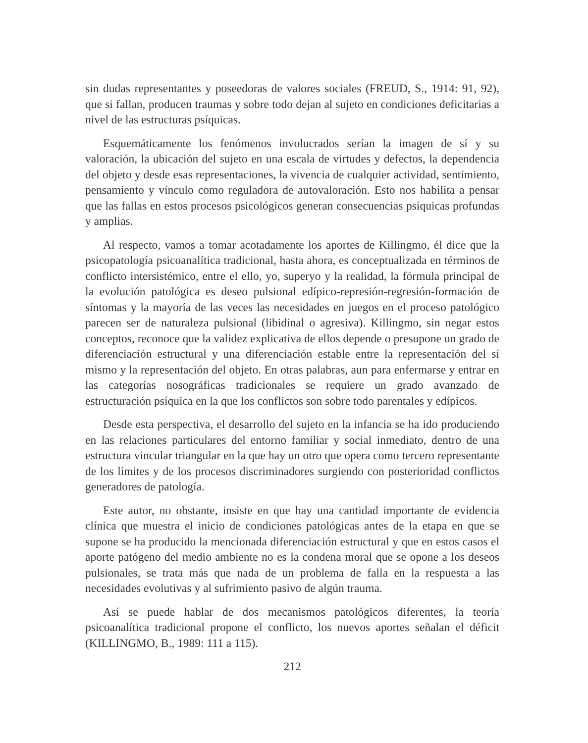sin dudas representantes y poseedoras de valores sociales (FREUD, S., 1914: 91, 92), que si fallan, producen traumas y sobre todo dejan al sujeto en condiciones deficitarias a nivel de las estructuras psíquicas.
Esquemáticamente los fenómenos involucrados serían la imagen de sí y su valoración, la ubicación del sujeto en una escala de virtudes y defectos, la dependencia del objeto y desde esas representaciones, la vivencia de cualquier actividad, sentimiento, pensamiento y vínculo como reguladora de autovaloración. Esto nos habilita a pensar que las fallas en estos procesos psicológicos generan consecuencias psíquicas profundas y amplias.
Al respecto, vamos a tomar acotadamente los aportes de Killingmo, él dice que la psicopatología psicoanalítica tradicional, hasta ahora, es conceptualizada en términos de conflicto intersistémico, entre el ello, yo, superyo y la realidad, la fórmula principal de la evolución patológica es deseo pulsional edípico-represión-regresión-formación de síntomas y la mayoría de las veces las necesidades en juegos en el proceso patológico parecen ser de naturaleza pulsional (libidinal o agresiva). Killingmo, sin negar estos conceptos, reconoce que la validez explicativa de ellos depende o presupone un grado de diferenciación estructural y una diferenciación estable entre la representación del sí mismo y la representación del objeto. En otras palabras, aun para enfermarse y entrar en las categorías nosográficas tradicionales se requiere un grado avanzado de estructuración psíquica en la que los conflictos son sobre todo parentales y edípicos.
Desde esta perspectiva, el desarrollo del sujeto en la infancia se ha ido produciendo en las relaciones particulares del entorno familiar y social inmediato, dentro de una estructura vincular triangular en la que hay un otro que opera como tercero representante de los límites y de los procesos discriminadores surgiendo con posterioridad conflictos generadores de patología.
Este autor, no obstante, insiste en que hay una cantidad importante de evidencia clínica que muestra el inicio de condiciones patológicas antes de la etapa en que se supone se ha producido la mencionada diferenciación estructural y que en estos casos el aporte patógeno del medio ambiente no es la condena moral que se opone a los deseos pulsionales, se trata más que nada de un problema de falla en la respuesta a las necesidades evolutivas y al sufrimiento pasivo de algún trauma.
Así se puede hablar de dos mecanismos patológicos diferentes, la teoría psicoanalítica tradicional propone el conflicto, los nuevos aportes señalan el déficit (KILLINGMO, B., 1989: 111 a 115).
212